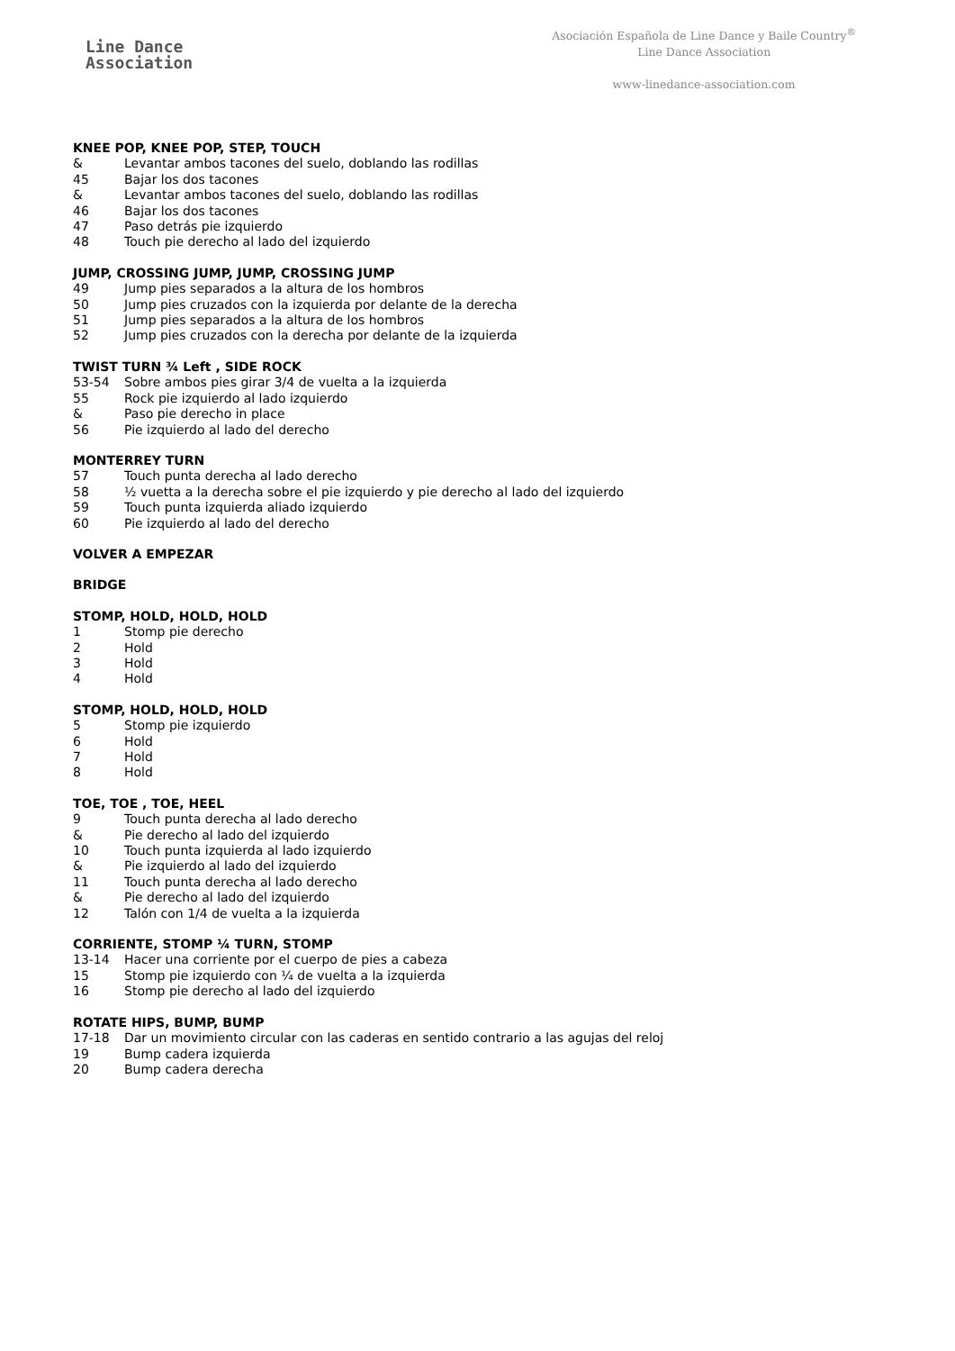Line Dance
Association
Asociación Española de Line Dance y Baile Country<sup>®</sup>
Line Dance Association
www-linedance-association.com
KNEE POP, KNEE POP, STEP, TOUCH
& Levantar ambos tacones del suelo, doblando las rodillas
45 Bajar los dos tacones
& Levantar ambos tacones del suelo, doblando las rodillas
46 Bajar los dos tacones
47 Paso detrás pie izquierdo
48 Touch pie derecho al lado del izquierdo
JUMP, CROSSING JUMP, JUMP, CROSSING JUMP
49 Jump pies separados a la altura de los hombros
50 Jump pies cruzados con la izquierda por delante de la derecha
51 Jump pies separados a la altura de los hombros
52 Jump pies cruzados con la derecha por delante de la izquierda
TWIST TURN ¾ Left , SIDE ROCK
53-54 Sobre ambos pies girar 3/4 de vuelta a la izquierda
55 Rock pie izquierdo al lado izquierdo
& Paso pie derecho in place
56 Pie izquierdo al lado del derecho
MONTERREY TURN
57 Touch punta derecha al lado derecho
58 ½ vuetta a la derecha sobre el pie izquierdo y pie derecho al lado del izquierdo
59 Touch punta izquierda aliado izquierdo
60 Pie izquierdo al lado del derecho
VOLVER A EMPEZAR
BRIDGE
STOMP, HOLD, HOLD, HOLD
1 Stomp pie derecho
2 Hold
3 Hold
4 Hold
STOMP, HOLD, HOLD, HOLD
5 Stomp pie izquierdo
6 Hold
7 Hold
8 Hold
TOE, TOE , TOE, HEEL
9 Touch punta derecha al lado derecho
& Pie derecho al lado del izquierdo
10 Touch punta izquierda al lado izquierdo
& Pie izquierdo al lado del izquierdo
11 Touch punta derecha al lado derecho
& Pie derecho al lado del izquierdo
12 Talón con 1/4 de vuelta a la izquierda
CORRIENTE, STOMP ¼ TURN, STOMP
13-14 Hacer una corriente por el cuerpo de pies a cabeza
15 Stomp pie izquierdo con ¼ de vuelta a la izquierda
16 Stomp pie derecho al lado del izquierdo
ROTATE HIPS, BUMP, BUMP
17-18 Dar un movimiento circular con las caderas en sentido contrario a las agujas del reloj
19 Bump cadera izquierda
20 Bump cadera derecha